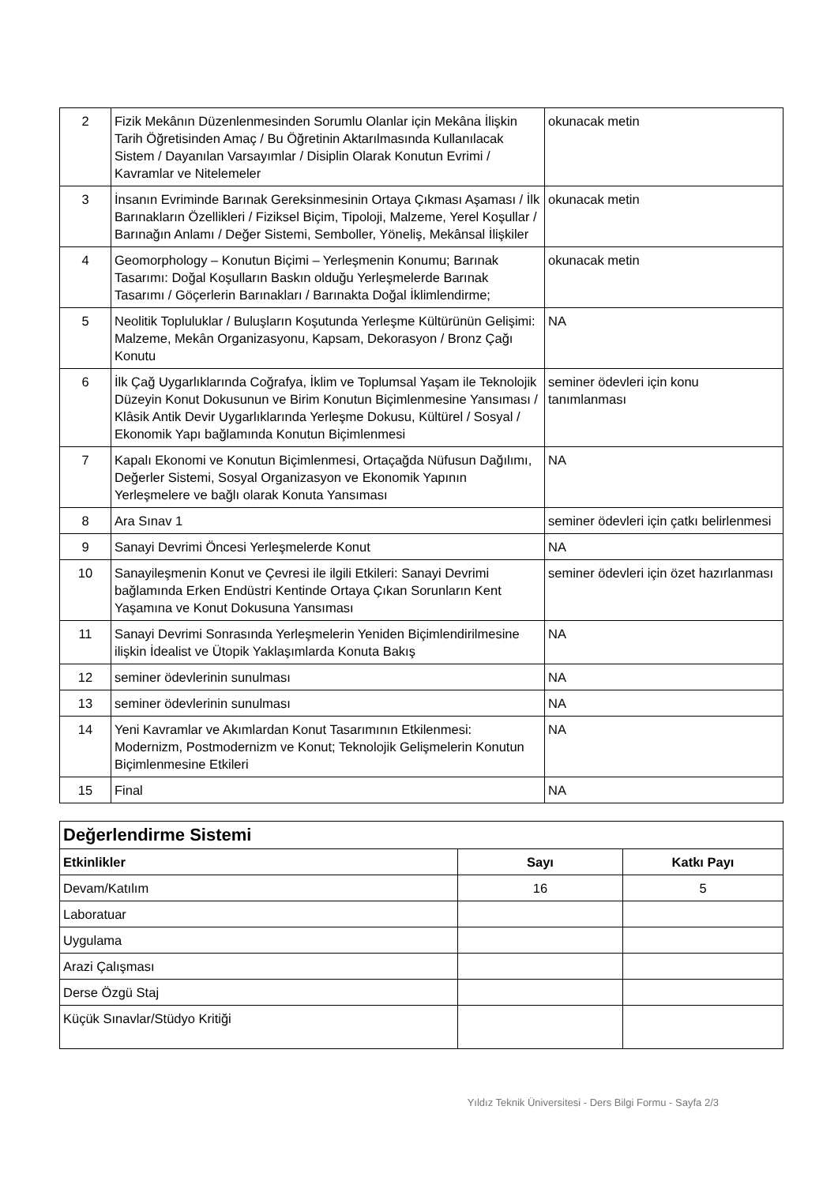| 2 | Fizik Mekânın Düzenlenmesinden Sorumlu Olanlar için Mekâna İlişkin Tarih Öğretisinden Amaç / Bu Öğretinin Aktarılmasında Kullanılacak Sistem / Dayanılan Varsayımlar / Disiplin Olarak Konutun Evrimi / Kavramlar ve Nitelemeler | okunacak metin |
| 3 | İnsanın Evriminde Barınak Gereksinmesinin Ortaya Çıkması Aşaması / İlk Barınakların Özellikleri / Fiziksel Biçim, Tipoloji, Malzeme, Yerel Koşullar / Barınağın Anlamı / Değer Sistemi, Semboller, Yöneliş, Mekânsal İlişkiler | okunacak metin |
| 4 | Geomorphology – Konutun Biçimi – Yerleşmenin Konumu; Barınak Tasarımı: Doğal Koşulların Baskın olduğu Yerleşmelerde Barınak Tasarımı / Göçerlerin Barınakları / Barınakta Doğal İklimlendirme; | okunacak metin |
| 5 | Neolitik Topluluklar / Buluşların Koşutunda Yerleşme Kültürünün Gelişimi: Malzeme, Mekân Organizasyonu, Kapsam, Dekorasyon / Bronz Çağı Konutu | NA |
| 6 | İlk Çağ Uygarlıklarında Coğrafya, İklim ve Toplumsal Yaşam ile Teknolojik Düzeyin Konut Dokusunun ve Birim Konutun Biçimlenmesine Yansıması / Klâsik Antik Devir Uygarlıklarında Yerleşme Dokusu, Kültürel / Sosyal / Ekonomik Yapı bağlamında Konutun Biçimlenmesi | seminer ödevleri için konu tanımlanması |
| 7 | Kapalı Ekonomi ve Konutun Biçimlenmesi, Ortaçağda Nüfusun Dağılımı, Değerler Sistemi, Sosyal Organizasyon ve Ekonomik Yapının Yerleşmelere ve bağlı olarak Konuta Yansıması | NA |
| 8 | Ara Sınav 1 | seminer ödevleri için çatkı belirlenmesi |
| 9 | Sanayi Devrimi Öncesi Yerleşmelerde Konut | NA |
| 10 | Sanayileşmenin Konut ve Çevresi ile ilgili Etkileri: Sanayi Devrimi bağlamında Erken Endüstri Kentinde Ortaya Çıkan Sorunların Kent Yaşamına ve Konut Dokusuna Yansıması | seminer ödevleri için özet hazırlanması |
| 11 | Sanayi Devrimi Sonrasında Yerleşmelerin Yeniden Biçimlendirilmesine ilişkin İdealist ve Ütopik Yaklaşımlarda Konuta Bakış | NA |
| 12 | seminer ödevlerinin sunulması | NA |
| 13 | seminer ödevlerinin sunulması | NA |
| 14 | Yeni Kavramlar ve Akımlardan Konut Tasarımının Etkilenmesi: Modernizm, Postmodernizm ve Konut; Teknolojik Gelişmelerin Konutun Biçimlenmesine Etkileri | NA |
| 15 | Final | NA |
| Değerlendirme Sistemi | | |
| Etkinlikler | Sayı | Katkı Payı |
| Devam/Katılım | 16 | 5 |
| Laboratuar | | |
| Uygulama | | |
| Arazi Çalışması | | |
| Derse Özgü Staj | | |
| Küçük Sınavlar/Stüdyo Kritiği | | |
Yıldız Teknik Üniversitesi - Ders Bilgi Formu - Sayfa 2/3